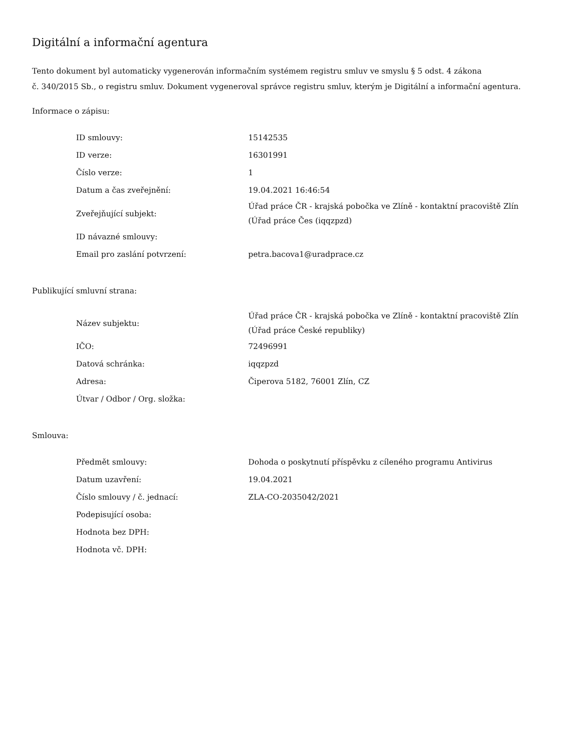Digitální a informační agentura
Tento dokument byl automaticky vygenerován informačním systémem registru smluv ve smyslu § 5 odst. 4 zákona
č. 340/2015 Sb., o registru smluv. Dokument vygeneroval správce registru smluv, kterým je Digitální a informační agentura.
Informace o zápisu:
| ID smlouvy: | 15142535 |
| ID verze: | 16301991 |
| Číslo verze: | 1 |
| Datum a čas zveřejnění: | 19.04.2021 16:46:54 |
| Zveřejňující subjekt: | Úřad práce ČR - krajská pobočka ve Zlíně - kontaktní pracoviště Zlín (Úřad práce Čes (iqqzpzd) |
| ID návazné smlouvy: | |
| Email pro zaslání potvrzení: | petra.bacova1@uradprace.cz |
Publikující smluvní strana:
| Název subjektu: | Úřad práce ČR - krajská pobočka ve Zlíně - kontaktní pracoviště Zlín (Úřad práce České republiky) |
| IČO: | 72496991 |
| Datová schránka: | iqqzpzd |
| Adresa: | Čiperova 5182, 76001 Zlín, CZ |
| Útvar / Odbor / Org. složka: | |
Smlouva:
| Předmět smlouvy: | Dohoda o poskytnutí příspěvku z cíleného programu Antivirus |
| Datum uzavření: | 19.04.2021 |
| Číslo smlouvy / č. jednací: | ZLA-CO-2035042/2021 |
| Podepisující osoba: | |
| Hodnota bez DPH: | |
| Hodnota vč. DPH: | |